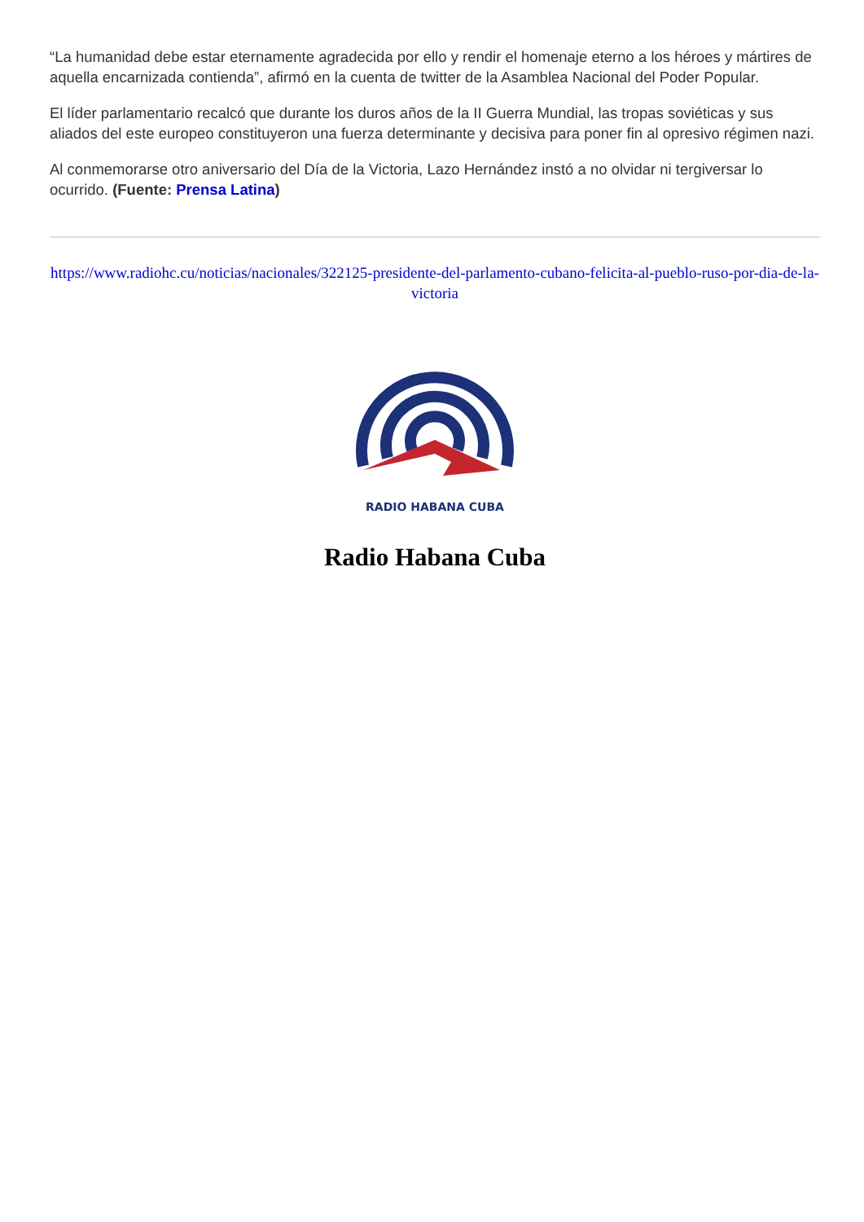“La humanidad debe estar eternamente agradecida por ello y rendir el homenaje eterno a los héroes y mártires de aquella encarnizada contienda”, afirmó en la cuenta de twitter de la Asamblea Nacional del Poder Popular.
El líder parlamentario recalcó que durante los duros años de la II Guerra Mundial, las tropas soviéticas y sus aliados del este europeo constituyeron una fuerza determinante y decisiva para poner fin al opresivo régimen nazi.
Al conmemorarse otro aniversario del Día de la Victoria, Lazo Hernández instó a no olvidar ni tergiversar lo ocurrido. (Fuente: Prensa Latina)
https://www.radiohc.cu/noticias/nacionales/322125-presidente-del-parlamento-cubano-felicita-al-pueblo-ruso-por-dia-de-la-victoria
RADIO HABANA CUBA
Radio Habana Cuba